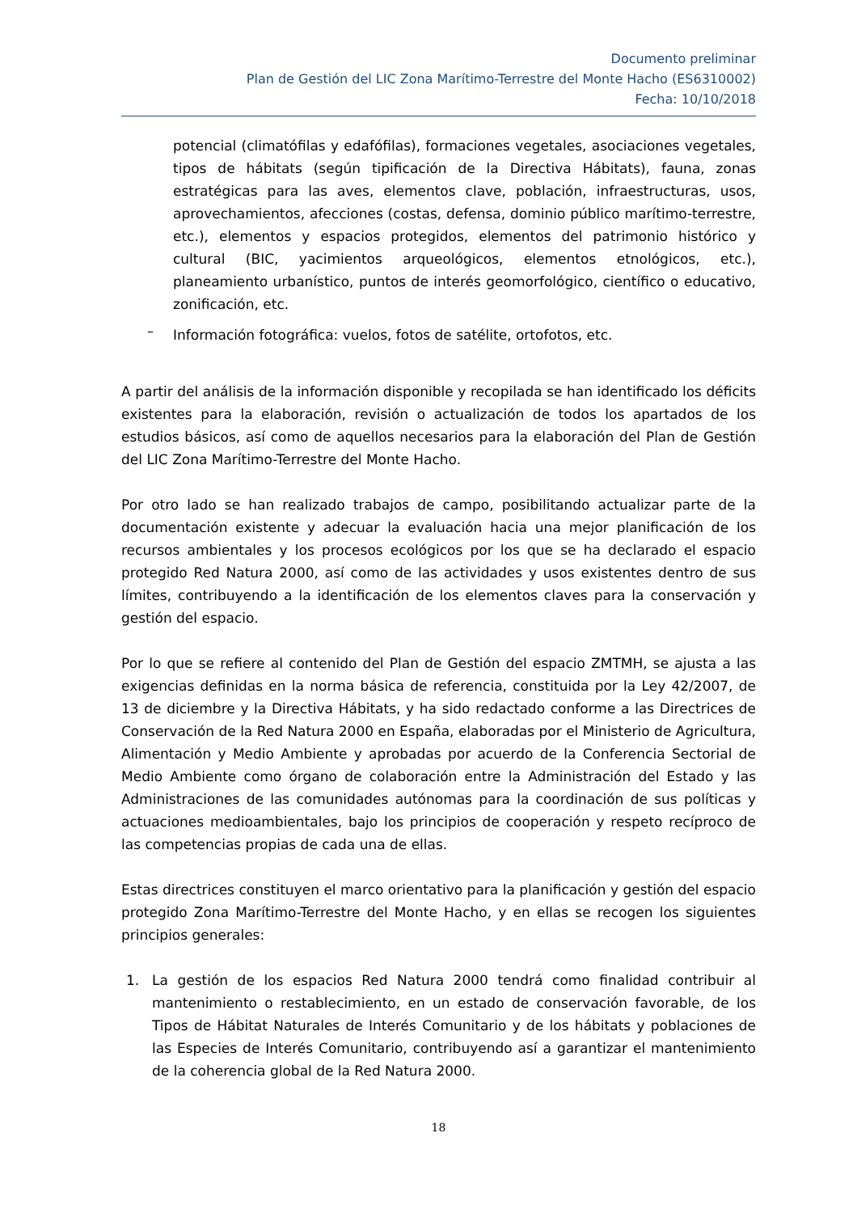Documento preliminar
Plan de Gestión del LIC Zona Marítimo-Terrestre del Monte Hacho (ES6310002)
Fecha: 10/10/2018
potencial (climatófilas y edafófilas), formaciones vegetales, asociaciones vegetales, tipos de hábitats (según tipificación de la Directiva Hábitats), fauna, zonas estratégicas para las aves, elementos clave, población, infraestructuras, usos, aprovechamientos, afecciones (costas, defensa, dominio público marítimo-terrestre, etc.), elementos y espacios protegidos, elementos del patrimonio histórico y cultural (BIC, yacimientos arqueológicos, elementos etnológicos, etc.), planeamiento urbanístico, puntos de interés geomorfológico, científico o educativo, zonificación, etc.
–
Información fotográfica: vuelos, fotos de satélite, ortofotos, etc.
A partir del análisis de la información disponible y recopilada se han identificado los déficits existentes para la elaboración, revisión o actualización de todos los apartados de los estudios básicos, así como de aquellos necesarios para la elaboración del Plan de Gestión del LIC Zona Marítimo-Terrestre del Monte Hacho.
Por otro lado se han realizado trabajos de campo, posibilitando actualizar parte de la documentación existente y adecuar la evaluación hacia una mejor planificación de los recursos ambientales y los procesos ecológicos por los que se ha declarado el espacio protegido Red Natura 2000, así como de las actividades y usos existentes dentro de sus límites, contribuyendo a la identificación de los elementos claves para la conservación y gestión del espacio.
Por lo que se refiere al contenido del Plan de Gestión del espacio ZMTMH, se ajusta a las exigencias definidas en la norma básica de referencia, constituida por la Ley 42/2007, de 13 de diciembre y la Directiva Hábitats, y ha sido redactado conforme a las Directrices de Conservación de la Red Natura 2000 en España, elaboradas por el Ministerio de Agricultura, Alimentación y Medio Ambiente y aprobadas por acuerdo de la Conferencia Sectorial de Medio Ambiente como órgano de colaboración entre la Administración del Estado y las Administraciones de las comunidades autónomas para la coordinación de sus políticas y actuaciones medioambientales, bajo los principios de cooperación y respeto recíproco de las competencias propias de cada una de ellas.
Estas directrices constituyen el marco orientativo para la planificación y gestión del espacio protegido Zona Marítimo-Terrestre del Monte Hacho, y en ellas se recogen los siguientes principios generales:
1. La gestión de los espacios Red Natura 2000 tendrá como finalidad contribuir al mantenimiento o restablecimiento, en un estado de conservación favorable, de los Tipos de Hábitat Naturales de Interés Comunitario y de los hábitats y poblaciones de las Especies de Interés Comunitario, contribuyendo así a garantizar el mantenimiento de la coherencia global de la Red Natura 2000.
18